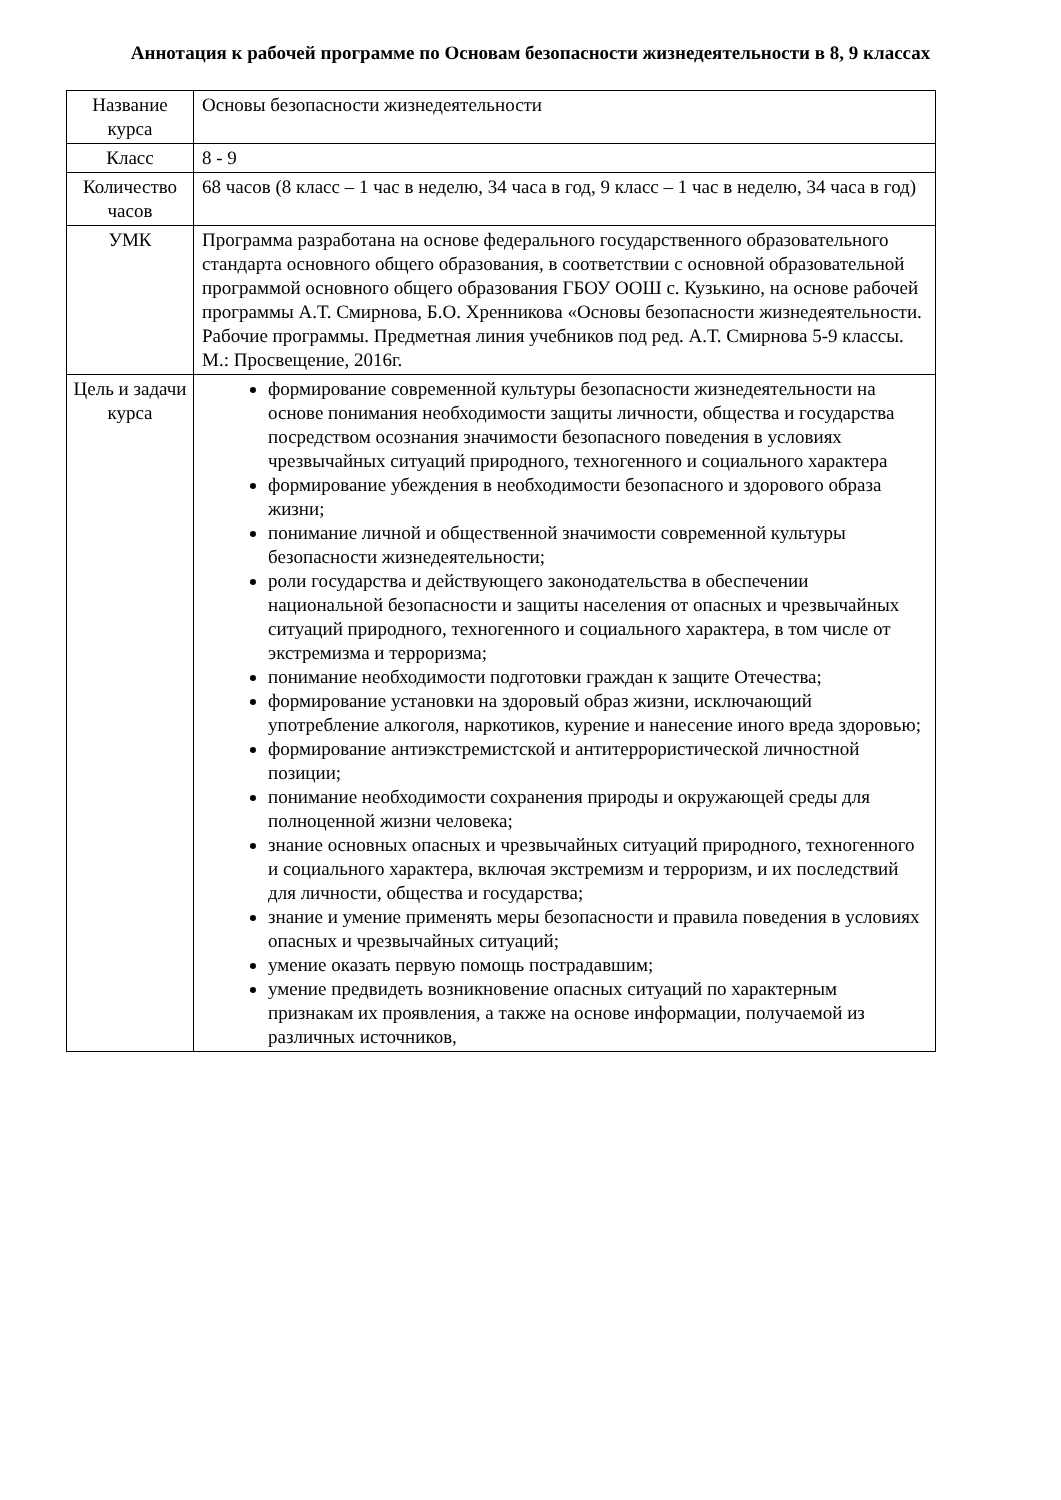Аннотация к рабочей программе по Основам безопасности жизнедеятельности в 8, 9 классах
| Название курса | Основы безопасности жизнедеятельности |
| Класс | 8 - 9 |
| Количество часов | 68 часов (8 класс – 1 час в неделю, 34 часа в год, 9 класс – 1 час в неделю, 34 часа в год) |
| УМК | Программа разработана на основе федерального государственного образовательного стандарта основного общего образования, в соответствии с основной образовательной программой основного общего образования ГБОУ ООШ с. Кузькино, на основе рабочей программы А.Т. Смирнова, Б.О. Хренникова «Основы безопасности жизнедеятельности. Рабочие программы. Предметная линия учебников под ред. А.Т. Смирнова 5-9 классы. М.: Просвещение, 2016г. |
| Цель и задачи курса | формирование современной культуры безопасности жизнедеятельности на основе понимания необходимости защиты личности, общества и государства посредством осознания значимости безопасного поведения в условиях чрезвычайных ситуаций природного, техногенного и социального характера формирование убеждения в необходимости безопасного и здорового образа жизни; понимание личной и общественной значимости современной культуры безопасности жизнедеятельности; роли государства и действующего законодательства в обеспечении национальной безопасности и защиты населения от опасных и чрезвычайных ситуаций природного, техногенного и социального характера, в том числе от экстремизма и терроризма; понимание необходимости подготовки граждан к защите Отечества; формирование установки на здоровый образ жизни, исключающий употребление алкоголя, наркотиков, курение и нанесение иного вреда здоровью; формирование антиэкстремистской и антитеррористической личностной позиции; понимание необходимости сохранения природы и окружающей среды для полноценной жизни человека; знание основных опасных и чрезвычайных ситуаций природного, техногенного и социального характера, включая экстремизм и терроризм, и их последствий для личности, общества и государства; знание и умение применять меры безопасности и правила поведения в условиях опасных и чрезвычайных ситуаций; умение оказать первую помощь пострадавшим; умение предвидеть возникновение опасных ситуаций по характерным признакам их проявления, а также на основе информации, получаемой из различных источников, |